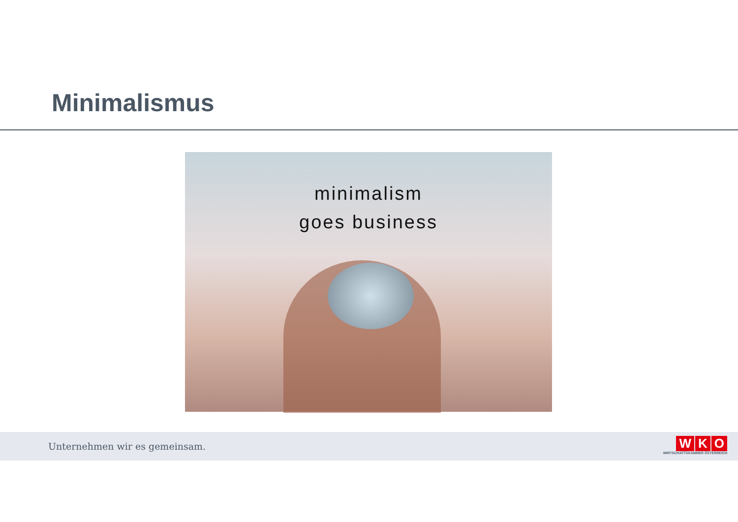Minimalismus
minimalism
goes business
Unternehmen wir es gemeinsam.
W K O
WIRTSCHAFTSKAMMER ÖSTERREICH